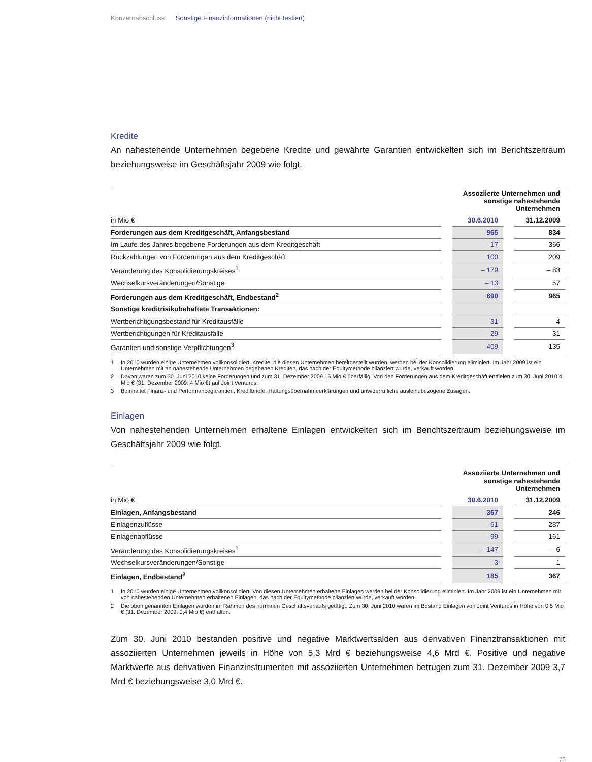Konzernabschluss Sonstige Finanzinformationen (nicht testiert)
Kredite
An nahestehende Unternehmen begebene Kredite und gewährte Garantien entwickelten sich im Berichtszeitraum beziehungsweise im Geschäftsjahr 2009 wie folgt.
| | | Assoziierte Unternehmen und sonstige nahestehende Unternehmen | | |
| in Mio € | | 30.6.2010 | | 31.12.2009 |
| Forderungen aus dem Kreditgeschäft, Anfangsbestand | | 965 | | 834 |
| Im Laufe des Jahres begebene Forderungen aus dem Kreditgeschäft | | 17 | | 366 |
| Rückzahlungen von Forderungen aus dem Kreditgeschäft | | 100 | | 209 |
| Veränderung des Konsolidierungskreises<sup>1</sup> | | – 179 | | – 83 |
| Wechselkursveränderungen/Sonstige | | – 13 | | 57 |
| Forderungen aus dem Kreditgeschäft, Endbestand<sup>2</sup> | | 690 | | 965 |
| Sonstige kreditrisikobehaftete Transaktionen: | | | | |
| Wertberichtigungsbestand für Kreditausfälle | | 31 | | 4 |
| Wertberichtigungen für Kreditausfälle | | 29 | | 31 |
| Garantien und sonstige Verpflichtungen<sup>3</sup> | | 409 | | 135 |
1 In 2010 wurden einige Unternehmen vollkonsolidiert. Kredite, die diesen Unternehmen bereitgestellt wurden, werden bei der Konsolidierung eliminiert. Im Jahr 2009 ist ein Unternehmen mit an nahestehende Unternehmen begebenen Krediten, das nach der Equitymethode bilanziert wurde, verkauft worden.
2 Davon waren zum 30. Juni 2010 keine Forderungen und zum 31. Dezember 2009 15 Mio € überfällig. Von den Forderungen aus dem Kreditgeschäft entfielen zum 30. Juni 2010 4 Mio € (31. Dezember 2009: 4 Mio €) auf Joint Ventures.
3 Beinhaltet Finanz- und Performancegarantien, Kreditbriefe, Haftungsübernahmeerklärungen und unwiderrufliche ausleihebezogene Zusagen.
Einlagen
Von nahestehenden Unternehmen erhaltene Einlagen entwickelten sich im Berichtszeitraum beziehungsweise im Geschäftsjahr 2009 wie folgt.
| | | Assoziierte Unternehmen und sonstige nahestehende Unternehmen | | |
| in Mio € | | 30.6.2010 | | 31.12.2009 |
| Einlagen, Anfangsbestand | | 367 | | 246 |
| Einlagenzuflüsse | | 61 | | 287 |
| Einlagenabflüsse | | 99 | | 161 |
| Veränderung des Konsolidierungskreises<sup>1</sup> | | – 147 | | – 6 |
| Wechselkursveränderungen/Sonstige | | 3 | | 1 |
| Einlagen, Endbestand<sup>2</sup> | | 185 | | 367 |
1 In 2010 wurden einige Unternehmen vollkonsolidiert. Von diesen Unternehmen erhaltene Einlagen werden bei der Konsolidierung eliminiert. Im Jahr 2009 ist ein Unternehmen mit von nahestehenden Unternehmen erhaltenen Einlagen, das nach der Equitymethode bilanziert wurde, verkauft worden.
2 Die oben genannten Einlagen wurden im Rahmen des normalen Geschäftsverlaufs getätigt. Zum 30. Juni 2010 waren im Bestand Einlagen von Joint Ventures in Höhe von 0,5 Mio € (31. Dezember 2009: 0,4 Mio €) enthalten.
Zum 30. Juni 2010 bestanden positive und negative Marktwertsalden aus derivativen Finanztransaktionen mit assoziierten Unternehmen jeweils in Höhe von 5,3 Mrd € beziehungsweise 4,6 Mrd €. Positive und negative Marktwerte aus derivativen Finanzinstrumenten mit assoziierten Unternehmen betrugen zum 31. Dezember 2009 3,7 Mrd € beziehungsweise 3,0 Mrd €.
75